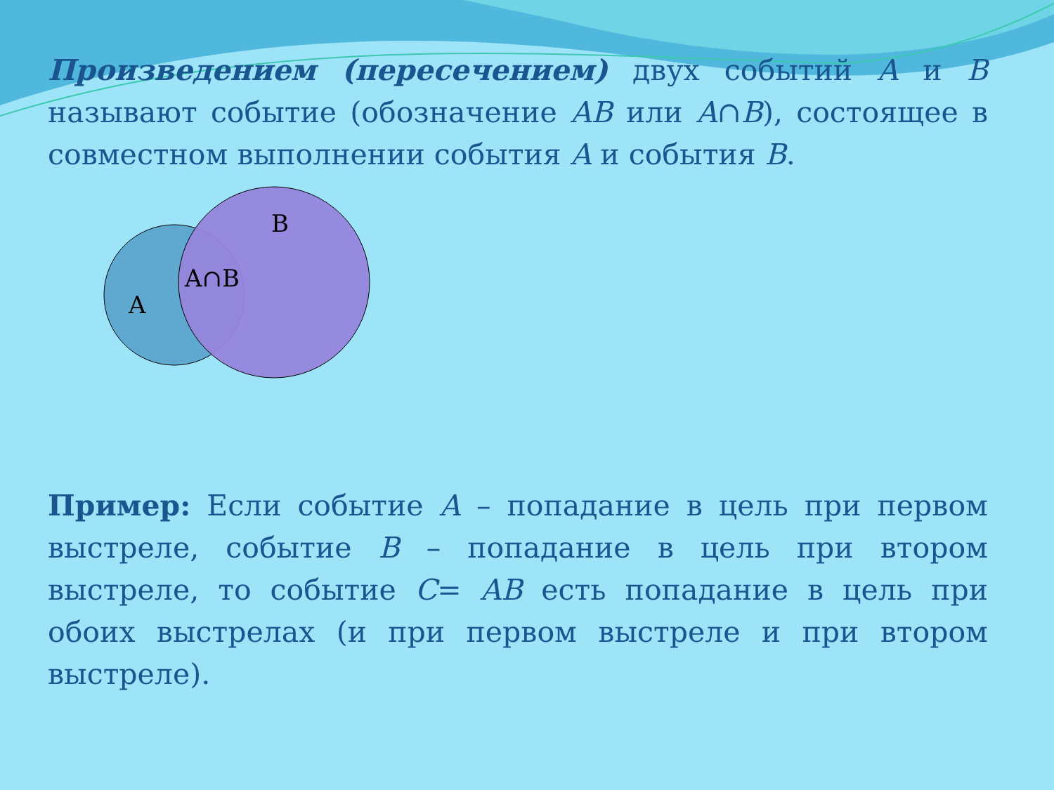Произведением (пересечением) двух событий A и B называют событие (обозначение AB или A∩B), состоящее в совместном выполнении события A и события B.
A
B
A∩B
Пример: Если событие A – попадание в цель при первом выстреле, событие B – попадание в цель при втором выстреле, то событие C= AB есть попадание в цель при обоих выстрелах (и при первом выстреле и при втором выстреле).